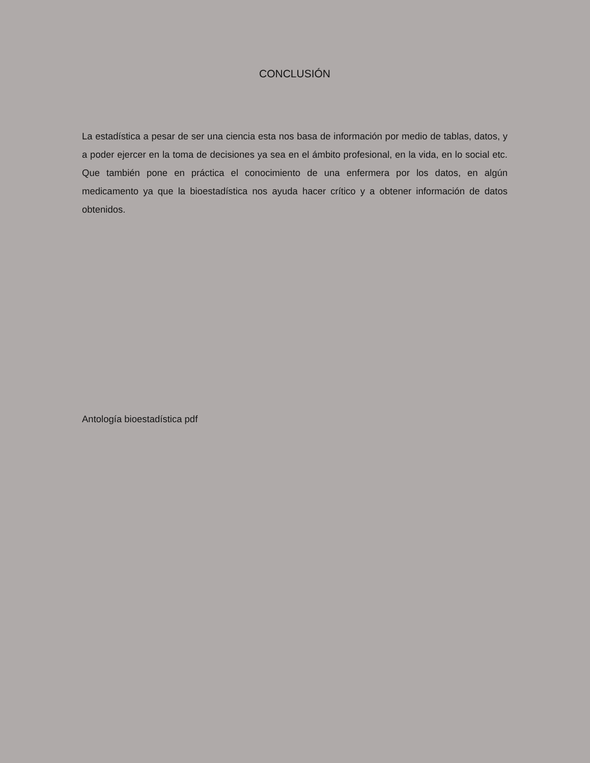CONCLUSIÓN
La estadística a pesar de ser una ciencia esta nos basa de información por medio de tablas, datos, y a poder ejercer en la toma de decisiones ya sea en el ámbito profesional, en la vida, en lo social etc. Que también pone en práctica el conocimiento de una enfermera por los datos, en algún medicamento ya que la bioestadística nos ayuda hacer crítico y a obtener información de datos obtenidos.
Antología bioestadística pdf